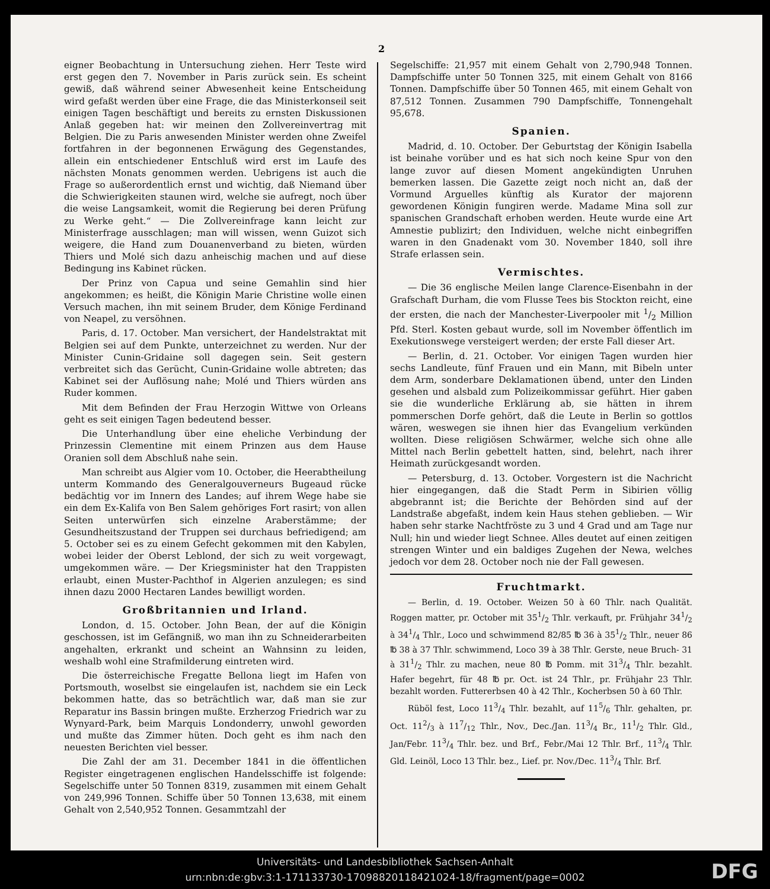2
eigner Beobachtung in Untersuchung ziehen. Herr Teste wird erst gegen den 7. November in Paris zurück sein. Es scheint gewiß, daß während seiner Abwesenheit keine Entscheidung wird gefaßt werden über eine Frage, die das Ministerkonseil seit einigen Tagen beschäftigt und bereits zu ernsten Diskussionen Anlaß gegeben hat: wir meinen den Zollvereinvertrag mit Belgien. Die zu Paris anwesenden Minister werden ohne Zweifel fortfahren in der begonnenen Erwägung des Gegenstandes, allein ein entschiedener Entschluß wird erst im Laufe des nächsten Monats genommen werden. Uebrigens ist auch die Frage so außerordentlich ernst und wichtig, daß Niemand über die Schwierigkeiten staunen wird, welche sie aufregt, noch über die weise Langsamkeit, womit die Regierung bei deren Prüfung zu Werke geht.“ — Die Zollvereinfrage kann leicht zur Ministerfrage ausschlagen; man will wissen, wenn Guizot sich weigere, die Hand zum Douanenverband zu bieten, würden Thiers und Molé sich dazu anheischig machen und auf diese Bedingung ins Kabinet rücken.
Der Prinz von Capua und seine Gemahlin sind hier angekommen; es heißt, die Königin Marie Christine wolle einen Versuch machen, ihn mit seinem Bruder, dem Könige Ferdinand von Neapel, zu versöhnen.
Paris, d. 17. October. Man versichert, der Handelstraktat mit Belgien sei auf dem Punkte, unterzeichnet zu werden. Nur der Minister Cunin-Gridaine soll dagegen sein. Seit gestern verbreitet sich das Gerücht, Cunin-Gridaine wolle abtreten; das Kabinet sei der Auflösung nahe; Molé und Thiers würden ans Ruder kommen.
Mit dem Befinden der Frau Herzogin Wittwe von Orleans geht es seit einigen Tagen bedeutend besser.
Die Unterhandlung über eine eheliche Verbindung der Prinzessin Clementine mit einem Prinzen aus dem Hause Oranien soll dem Abschluß nahe sein.
Man schreibt aus Algier vom 10. October, die Heerabtheilung unterm Kommando des Generalgouverneurs Bugeaud rücke bedächtig vor im Innern des Landes; auf ihrem Wege habe sie ein dem Ex-Kalifa von Ben Salem gehöriges Fort rasirt; von allen Seiten unterwürfen sich einzelne Araberstämme; der Gesundheitszustand der Truppen sei durchaus befriedigend; am 5. October sei es zu einem Gefecht gekommen mit den Kabylen, wobei leider der Oberst Leblond, der sich zu weit vorgewagt, umgekommen wäre. — Der Kriegsminister hat den Trappisten erlaubt, einen Muster-Pachthof in Algerien anzulegen; es sind ihnen dazu 2000 Hectaren Landes bewilligt worden.
Großbritannien und Irland.
London, d. 15. October. John Bean, der auf die Königin geschossen, ist im Gefängniß, wo man ihn zu Schneiderarbeiten angehalten, erkrankt und scheint an Wahnsinn zu leiden, weshalb wohl eine Strafmilderung eintreten wird.
Die österreichische Fregatte Bellona liegt im Hafen von Portsmouth, woselbst sie eingelaufen ist, nachdem sie ein Leck bekommen hatte, das so beträchtlich war, daß man sie zur Reparatur ins Bassin bringen mußte. Erzherzog Friedrich war zu Wynyard-Park, beim Marquis Londonderry, unwohl geworden und mußte das Zimmer hüten. Doch geht es ihm nach den neuesten Berichten viel besser.
Die Zahl der am 31. December 1841 in die öffentlichen Register eingetragenen englischen Handelsschiffe ist folgende: Segelschiffe unter 50 Tonnen 8319, zusammen mit einem Gehalt von 249,996 Tonnen. Schiffe über 50 Tonnen 13,638, mit einem Gehalt von 2,540,952 Tonnen. Gesammtzahl der
Segelschiffe: 21,957 mit einem Gehalt von 2,790,948 Tonnen. Dampfschiffe unter 50 Tonnen 325, mit einem Gehalt von 8166 Tonnen. Dampfschiffe über 50 Tonnen 465, mit einem Gehalt von 87,512 Tonnen. Zusammen 790 Dampfschiffe, Tonnengehalt 95,678.
Spanien.
Madrid, d. 10. October. Der Geburtstag der Königin Isabella ist beinahe vorüber und es hat sich noch keine Spur von den lange zuvor auf diesen Moment angekündigten Unruhen bemerken lassen. Die Gazette zeigt noch nicht an, daß der Vormund Arguelles künftig als Kurator der majorenn gewordenen Königin fungiren werde. Madame Mina soll zur spanischen Grandschaft erhoben werden. Heute wurde eine Art Amnestie publizirt; den Individuen, welche nicht einbegriffen waren in den Gnadenakt vom 30. November 1840, soll ihre Strafe erlassen sein.
Vermischtes.
— Die 36 englische Meilen lange Clarence-Eisenbahn in der Grafschaft Durham, die vom Flusse Tees bis Stockton reicht, eine der ersten, die nach der Manchester-Liverpooler mit 1/2 Million Pfd. Sterl. Kosten gebaut wurde, soll im November öffentlich im Exekutionswege versteigert werden; der erste Fall dieser Art.
— Berlin, d. 21. October. Vor einigen Tagen wurden hier sechs Landleute, fünf Frauen und ein Mann, mit Bibeln unter dem Arm, sonderbare Deklamationen übend, unter den Linden gesehen und alsbald zum Polizeikommissar geführt. Hier gaben sie die wunderliche Erklärung ab, sie hätten in ihrem pommerschen Dorfe gehört, daß die Leute in Berlin so gottlos wären, weswegen sie ihnen hier das Evangelium verkünden wollten. Diese religiösen Schwärmer, welche sich ohne alle Mittel nach Berlin gebettelt hatten, sind, belehrt, nach ihrer Heimath zurückgesandt worden.
— Petersburg, d. 13. October. Vorgestern ist die Nachricht hier eingegangen, daß die Stadt Perm in Sibirien völlig abgebrannt ist; die Berichte der Behörden sind auf der Landstraße abgefaßt, indem kein Haus stehen geblieben. — Wir haben sehr starke Nachtfröste zu 3 und 4 Grad und am Tage nur Null; hin und wieder liegt Schnee. Alles deutet auf einen zeitigen strengen Winter und ein baldiges Zugehen der Newa, welches jedoch vor dem 28. October noch nie der Fall gewesen.
Fruchtmarkt.
— Berlin, d. 19. October. Weizen 50 à 60 Thlr. nach Qualität. Roggen matter, pr. October mit 351/2 Thlr. verkauft, pr. Frühjahr 341/2 à 341/4 Thlr., Loco und schwimmend 82/85 ℔ 36 à 351/2 Thlr., neuer 86 ℔ 38 à 37 Thlr. schwimmend, Loco 39 à 38 Thlr. Gerste, neue Bruch- 31 à 311/2 Thlr. zu machen, neue 80 ℔ Pomm. mit 313/4 Thlr. bezahlt. Hafer begehrt, für 48 ℔ pr. Oct. ist 24 Thlr., pr. Frühjahr 23 Thlr. bezahlt worden. Futtererbsen 40 à 42 Thlr., Kocherbsen 50 à 60 Thlr.
Rüböl fest, Loco 113/4 Thlr. bezahlt, auf 115/6 Thlr. gehalten, pr. Oct. 112/3 à 117/12 Thlr., Nov., Dec./Jan. 113/4 Br., 111/2 Thlr. Gld., Jan/Febr. 113/4 Thlr. bez. und Brf., Febr./Mai 12 Thlr. Brf., 113/4 Thlr. Gld. Leinöl, Loco 13 Thlr. bez., Lief. pr. Nov./Dec. 113/4 Thlr. Brf.
Universitäts- und Landesbibliothek Sachsen-Anhalt
urn:nbn:de:gbv:3:1-171133730-17098820118421024-18/fragment/page=0002
DFG